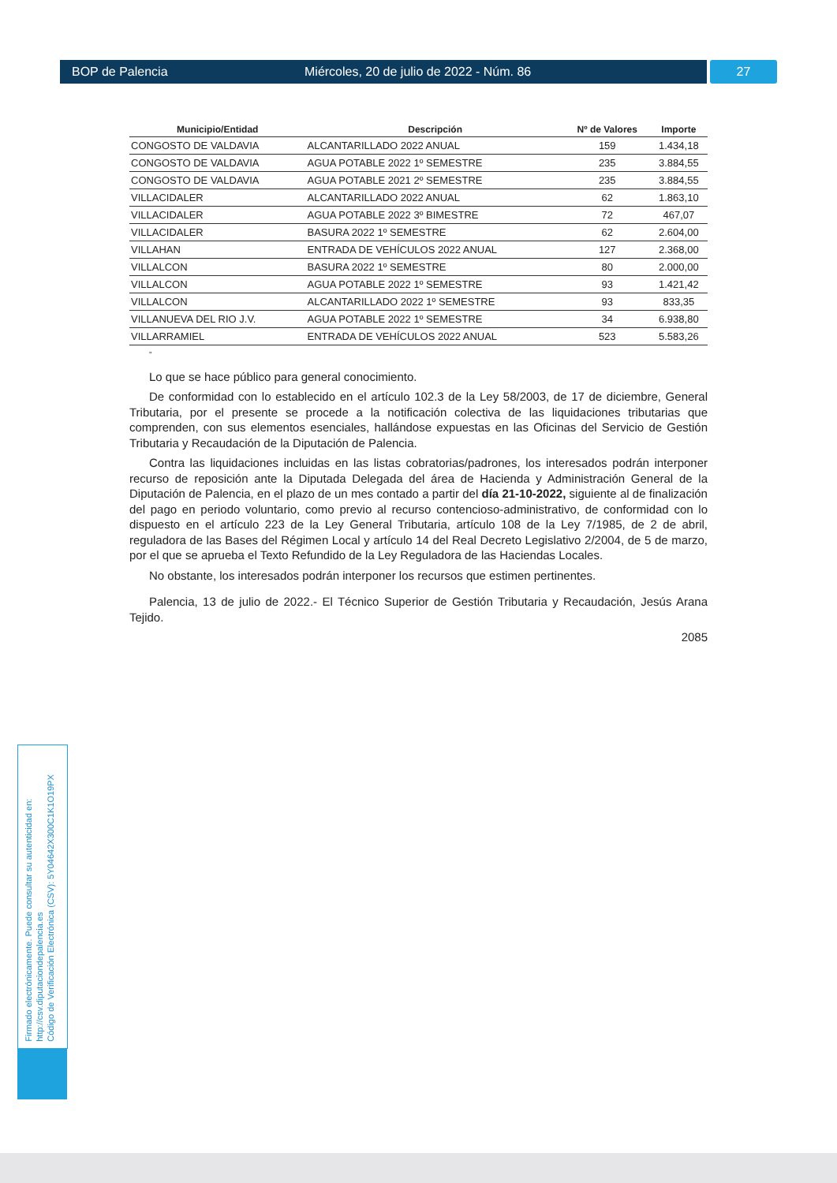BOP de Palencia Miércoles, 20 de julio de 2022 - Núm. 86 27
| Municipio/Entidad | Descripción | Nº de Valores | Importe |
| --- | --- | --- | --- |
| CONGOSTO DE VALDAVIA | ALCANTARILLADO 2022 ANUAL | 159 | 1.434,18 |
| CONGOSTO DE VALDAVIA | AGUA POTABLE 2022 1º SEMESTRE | 235 | 3.884,55 |
| CONGOSTO DE VALDAVIA | AGUA POTABLE 2021 2º SEMESTRE | 235 | 3.884,55 |
| VILLACIDALER | ALCANTARILLADO 2022 ANUAL | 62 | 1.863,10 |
| VILLACIDALER | AGUA POTABLE 2022 3º BIMESTRE | 72 | 467,07 |
| VILLACIDALER | BASURA 2022 1º SEMESTRE | 62 | 2.604,00 |
| VILLAHAN | ENTRADA DE VEHÍCULOS 2022 ANUAL | 127 | 2.368,00 |
| VILLALCON | BASURA 2022 1º SEMESTRE | 80 | 2.000,00 |
| VILLALCON | AGUA POTABLE 2022 1º SEMESTRE | 93 | 1.421,42 |
| VILLALCON | ALCANTARILLADO 2022 1º SEMESTRE | 93 | 833,35 |
| VILLANUEVA DEL RIO J.V. | AGUA POTABLE 2022 1º SEMESTRE | 34 | 6.938,80 |
| VILLARRAMIEL | ENTRADA DE VEHÍCULOS 2022 ANUAL | 523 | 5.583,26 |
”
Lo que se hace público para general conocimiento.
De conformidad con lo establecido en el artículo 102.3 de la Ley 58/2003, de 17 de diciembre, General Tributaria, por el presente se procede a la notificación colectiva de las liquidaciones tributarias que comprenden, con sus elementos esenciales, hallándose expuestas en las Oficinas del Servicio de Gestión Tributaria y Recaudación de la Diputación de Palencia.
Contra las liquidaciones incluidas en las listas cobratorias/padrones, los interesados podrán interponer recurso de reposición ante la Diputada Delegada del área de Hacienda y Administración General de la Diputación de Palencia, en el plazo de un mes contado a partir del día 21-10-2022, siguiente al de finalización del pago en periodo voluntario, como previo al recurso contencioso-administrativo, de conformidad con lo dispuesto en el artículo 223 de la Ley General Tributaria, artículo 108 de la Ley 7/1985, de 2 de abril, reguladora de las Bases del Régimen Local y artículo 14 del Real Decreto Legislativo 2/2004, de 5 de marzo, por el que se aprueba el Texto Refundido de la Ley Reguladora de las Haciendas Locales.
No obstante, los interesados podrán interponer los recursos que estimen pertinentes.
Palencia, 13 de julio de 2022.- El Técnico Superior de Gestión Tributaria y Recaudación, Jesús Arana Tejido.
2085
Firmado electrónicamente. Puede consultar su autenticidad en:
http://csv.diputaciondepalencia.es
Código de Verificación Electrónica (CSV): 5Y04642X300C1K1O19PX